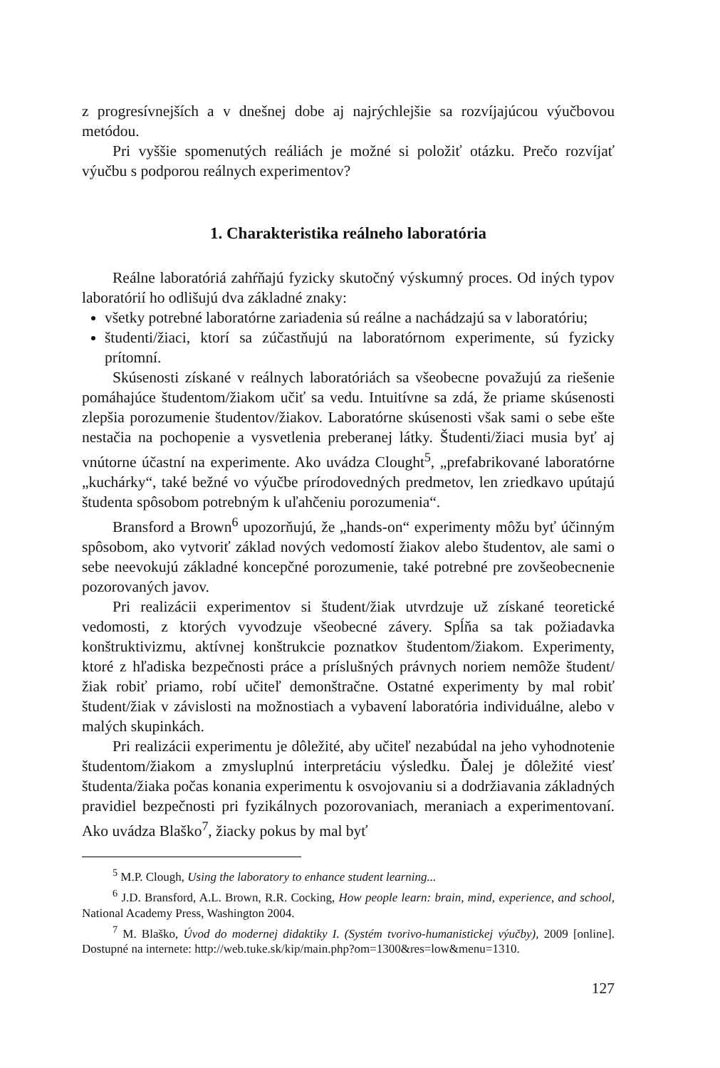z progresívnejších a v dnešnej dobe aj najrýchlejšie sa rozvíjajúcou výučbovou metódou.
Pri vyššie spomenutých reáliách je možné si položiť otázku. Prečo rozvíjať výučbu s podporou reálnych experimentov?
1. Charakteristika reálneho laboratória
Reálne laboratóriá zahŕňajú fyzicky skutočný výskumný proces. Od iných typov laboratórií ho odlišujú dva základné znaky:
všetky potrebné laboratórne zariadenia sú reálne a nachádzajú sa v laboratóriu;
študenti/žiaci, ktorí sa zúčastňujú na laboratórnom experimente, sú fyzicky prítomní.
Skúsenosti získané v reálnych laboratóriách sa všeobecne považujú za riešenie pomáhajúce študentom/žiakom učiť sa vedu. Intuitívne sa zdá, že priame skúsenosti zlepšia porozumenie študentov/žiakov. Laboratórne skúsenosti však sami o sebe ešte nestačia na pochopenie a vysvetlenia preberanej látky. Študenti/žiaci musia byť aj vnútorne účastní na experimente. Ako uvádza Clought<sup>5</sup>, „prefabrikované laboratórne „kuchárky“, také bežné vo výučbe prírodovedných predmetov, len zriedkavo upútajú študenta spôsobom potrebným k uľahčeniu porozumenia“.
Bransford a Brown<sup>6</sup> upozorňujú, že „hands-on“ experimenty môžu byť účinným spôsobom, ako vytvoriť základ nových vedomostí žiakov alebo študentov, ale sami o sebe neevokujú základné koncepčné porozumenie, také potrebné pre zovšeobecnenie pozorovaných javov.
Pri realizácii experimentov si študent/žiak utvrdzuje už získané teoretické vedomosti, z ktorých vyvodzuje všeobecné závery. Spĺňa sa tak požiadavka konštruktivizmu, aktívnej konštrukcie poznatkov študentom/žiakom. Experimenty, ktoré z hľadiska bezpečnosti práce a príslušných právnych noriem nemôže študent/žiak robiť priamo, robí učiteľ demonštračne. Ostatné experimenty by mal robiť študent/žiak v závislosti na možnostiach a vybavení laboratória individuálne, alebo v malých skupinkách.
Pri realizácii experimentu je dôležité, aby učiteľ nezabúdal na jeho vyhodnotenie študentom/žiakom a zmysluplnú interpretáciu výsledku. Ďalej je dôležité viesť študenta/žiaka počas konania experimentu k osvojovaniu si a dodržiavania základných pravidiel bezpečnosti pri fyzikálnych pozorovaniach, meraniach a experimentovaní. Ako uvádza Blaško<sup>7</sup>, žiacky pokus by mal byť
<sup>5</sup> M.P. Clough, Using the laboratory to enhance student learning...
<sup>6</sup> J.D. Bransford, A.L. Brown, R.R. Cocking, How people learn: brain, mind, experience, and school, National Academy Press, Washington 2004.
<sup>7</sup> M. Blaško, Úvod do modernej didaktiky I. (Systém tvorivo-humanistickej výučby), 2009 [online]. Dostupné na internete: http://web.tuke.sk/kip/main.php?om=1300&res=low&menu=1310.
127